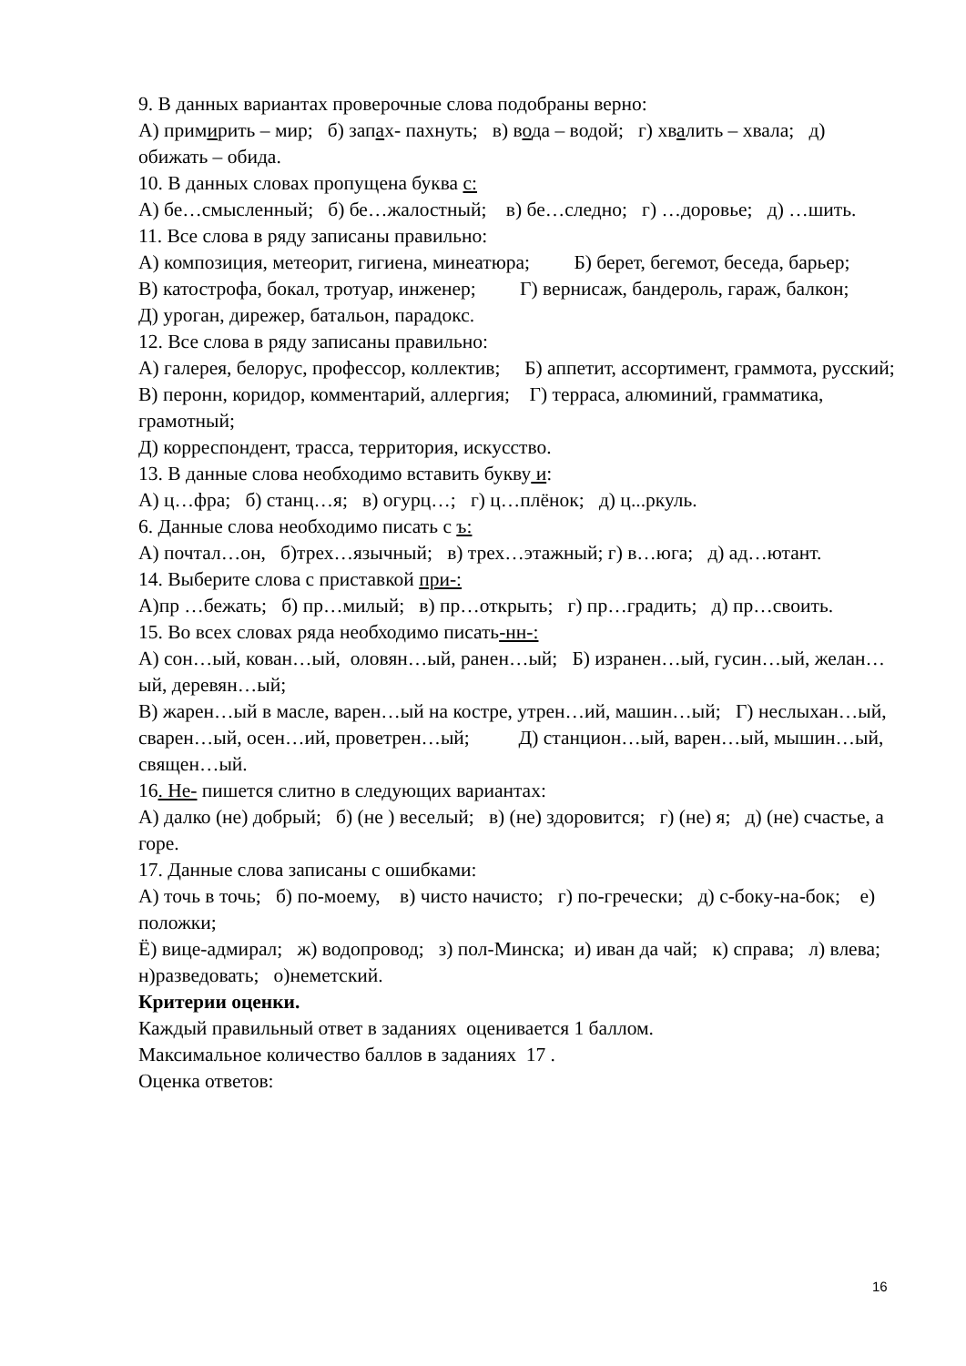9. В данных вариантах проверочные слова подобраны верно:
А) примирить – мир; б) запах- пахнуть; в) вода – водой; г) хвалить – хвала; д) обижать – обида.
10. В данных словах пропущена буква с:
А) бе…смысленный; б) бе…жалостный; в) бе…следно; г) …доровье; д) …шить.
11. Все слова в ряду записаны правильно:
А) композиция, метеорит, гигиена, минеатюра; Б) берет, бегемот, беседа, барьер;
В) катострофа, бокал, тротуар, инженер; Г) вернисаж, бандероль, гараж, балкон;
Д) уроган, дирежер, батальон, парадокс.
12. Все слова в ряду записаны правильно:
А) галерея, белорус, профессор, коллектив; Б) аппетит, ассортимент, граммота, русский;
В) перонн, коридор, комментарий, аллергия; Г) терраса, алюминий, грамматика, грамотный;
Д) корреспондент, трасса, территория, искусство.
13. В данные слова необходимо вставить букву и:
А) ц…фра; б) станц…я; в) огурц…; г) ц…плёнок; д) ц...ркуль.
6. Данные слова необходимо писать с ъ:
А) почтал…он, б)трех…язычный; в) трех…этажный; г) в…юга; д) ад…ютант.
14. Выберите слова с приставкой при-:
А)пр …бежать; б) пр…милый; в) пр…открыть; г) пр…градить; д) пр…своить.
15. Во всех словах ряда необходимо писать-нн-:
А) сон…ый, кован…ый, оловян…ый, ранен…ый; Б) изранен…ый, гусин…ый, желан…ый, деревян…ый;
В) жарен…ый в масле, варен…ый на костре, утрен…ий, машин…ый; Г) неслыхан…ый, сварен…ый, осен…ий, проветрен…ый; Д) станцион…ый, варен…ый, мышин…ый, священ…ый.
16. Не- пишется слитно в следующих вариантах:
А) далко (не) добрый; б) (не ) веселый; в) (не) здоровится; г) (не) я; д) (не) счастье, а горе.
17. Данные слова записаны с ошибками:
А) точь в точь; б) по-моему, в) чисто начисто; г) по-гречески; д) с-боку-на-бок; е) положки;
Ё) вице-адмирал; ж) водопровод; з) пол-Минска; и) иван да чай; к) справа; л) влева; н)разведовать; о)неметский.
Критерии оценки.
Каждый правильный ответ в заданиях оценивается 1 баллом.
Максимальное количество баллов в заданиях 17 .
Оценка ответов:
16